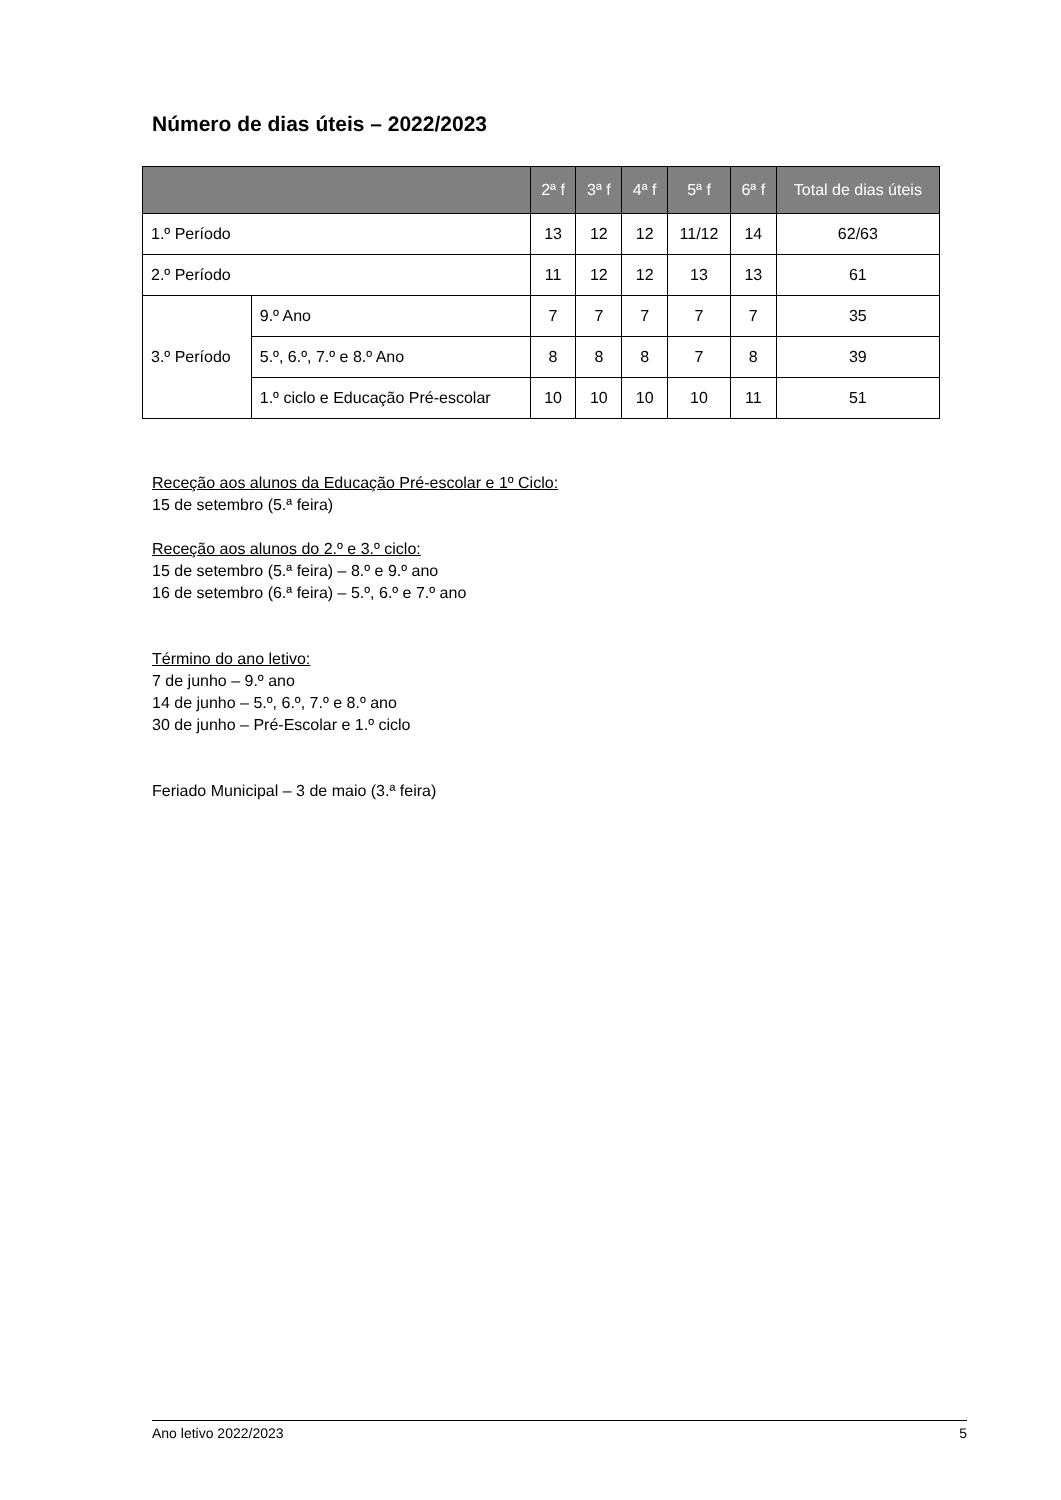Número de dias úteis – 2022/2023
| | | 2ª f | 3ª f | 4ª f | 5ª f | 6ª f | Total de dias úteis |
| --- | --- | --- | --- | --- | --- | --- | --- |
| 1.º Período | | 13 | 12 | 12 | 11/12 | 14 | 62/63 |
| 2.º Período | | 11 | 12 | 12 | 13 | 13 | 61 |
| 3.º Período | 9.º Ano | 7 | 7 | 7 | 7 | 7 | 35 |
| | 5.º, 6.º, 7.º e 8.º Ano | 8 | 8 | 8 | 7 | 8 | 39 |
| | 1.º ciclo e Educação Pré-escolar | 10 | 10 | 10 | 10 | 11 | 51 |
Receção aos alunos da Educação Pré-escolar e 1º Ciclo:
15 de setembro (5.ª feira)
Receção aos alunos do 2.º e 3.º ciclo:
15 de setembro (5.ª feira) – 8.º e 9.º ano
16 de setembro (6.ª feira) – 5.º, 6.º e 7.º ano
Término do ano letivo:
7 de junho – 9.º ano
14 de junho – 5.º, 6.º, 7.º e 8.º ano
30 de junho – Pré-Escolar e 1.º ciclo
Feriado Municipal – 3 de maio (3.ª feira)
Ano letivo 2022/2023 5